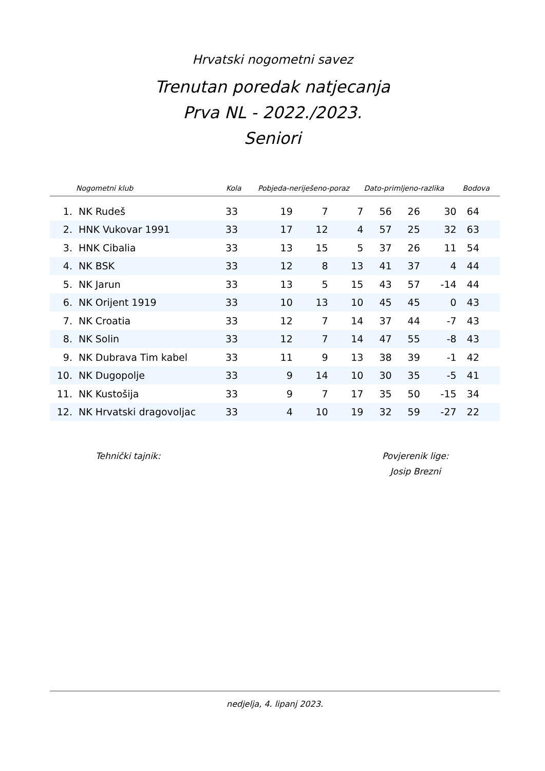Hrvatski nogometni savez
Trenutan poredak natjecanja
Prva NL - 2022./2023.
Seniori
| | Nogometni klub | Kola | Pobjeda-neriješeno-poraz | | | Dato-primljeno-razlika | | | Bodova |
| --- | --- | --- | --- | --- | --- | --- | --- | --- | --- |
| 1. | NK Rudeš | 33 | 19 | 7 | 7 | 56 | 26 | 30 | 64 |
| 2. | HNK Vukovar 1991 | 33 | 17 | 12 | 4 | 57 | 25 | 32 | 63 |
| 3. | HNK Cibalia | 33 | 13 | 15 | 5 | 37 | 26 | 11 | 54 |
| 4. | NK BSK | 33 | 12 | 8 | 13 | 41 | 37 | 4 | 44 |
| 5. | NK Jarun | 33 | 13 | 5 | 15 | 43 | 57 | -14 | 44 |
| 6. | NK Orijent 1919 | 33 | 10 | 13 | 10 | 45 | 45 | 0 | 43 |
| 7. | NK Croatia | 33 | 12 | 7 | 14 | 37 | 44 | -7 | 43 |
| 8. | NK Solin | 33 | 12 | 7 | 14 | 47 | 55 | -8 | 43 |
| 9. | NK Dubrava Tim kabel | 33 | 11 | 9 | 13 | 38 | 39 | -1 | 42 |
| 10. | NK Dugopolje | 33 | 9 | 14 | 10 | 30 | 35 | -5 | 41 |
| 11. | NK Kustošija | 33 | 9 | 7 | 17 | 35 | 50 | -15 | 34 |
| 12. | NK Hrvatski dragovoljac | 33 | 4 | 10 | 19 | 32 | 59 | -27 | 22 |
Tehnički tajnik:
Povjerenik lige:
Josip Brezni
nedjelja, 4. lipanj 2023.